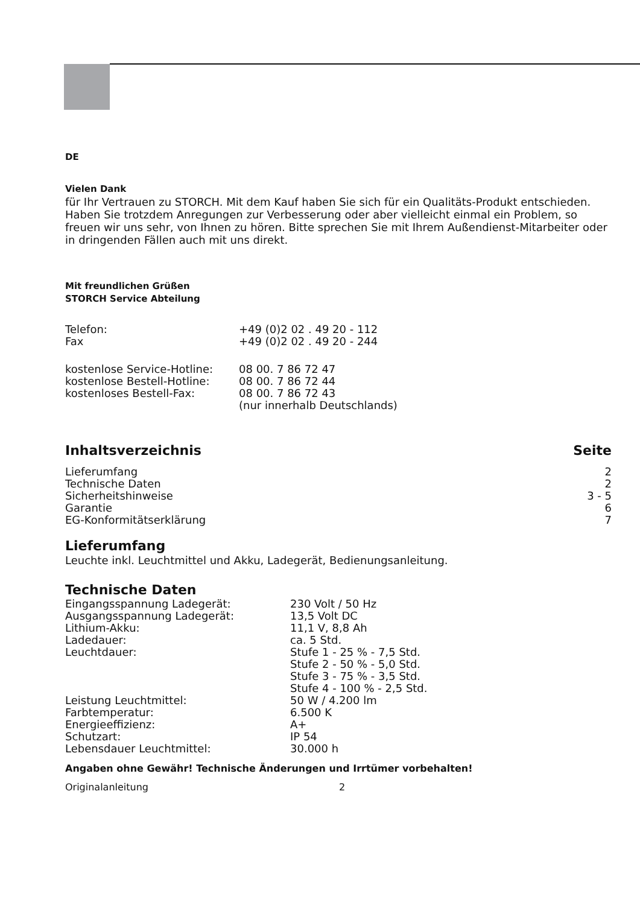DE
Vielen Dank
für Ihr Vertrauen zu STORCH. Mit dem Kauf haben Sie sich für ein Qualitäts-Produkt entschieden. Haben Sie trotzdem Anregungen zur Verbesserung oder aber vielleicht einmal ein Problem, so freuen wir uns sehr, von Ihnen zu hören. Bitte sprechen Sie mit Ihrem Außendienst-Mitarbeiter oder in dringenden Fällen auch mit uns direkt.
Mit freundlichen Grüßen
STORCH Service Abteilung
| Telefon: | +49 (0)2 02 . 49 20 - 112 |
| Fax | +49 (0)2 02 . 49 20 - 244 |
| kostenlose Service-Hotline: | 08 00. 7 86 72 47 |
| kostenlose Bestell-Hotline: | 08 00. 7 86 72 44 |
| kostenloses Bestell-Fax: | 08 00. 7 86 72 43 (nur innerhalb Deutschlands) |
| Inhaltsverzeichnis | Seite |
| Lieferumfang | 2 |
| Technische Daten | 2 |
| Sicherheitshinweise | 3 - 5 |
| Garantie | 6 |
| EG-Konformitätserklärung | 7 |
Lieferumfang
Leuchte inkl. Leuchtmittel und Akku, Ladegerät, Bedienungsanleitung.
Technische Daten
| Eingangsspannung Ladegerät: | 230 Volt / 50 Hz |
| Ausgangsspannung Ladegerät: | 13,5 Volt DC |
| Lithium-Akku: | 11,1 V, 8,8 Ah |
| Ladedauer: | ca. 5 Std. |
| Leuchtdauer: | Stufe 1 - 25 % - 7,5 Std. Stufe 2 - 50 % - 5,0 Std. Stufe 3 - 75 % - 3,5 Std. Stufe 4 - 100 % - 2,5 Std. |
| Leistung Leuchtmittel: | 50 W / 4.200 lm |
| Farbtemperatur: | 6.500 K |
| Energieeffizienz: | A+ |
| Schutzart: | IP 54 |
| Lebensdauer Leuchtmittel: | 30.000 h |
Angaben ohne Gewähr! Technische Änderungen und Irrtümer vorbehalten!
Originalanleitung 2